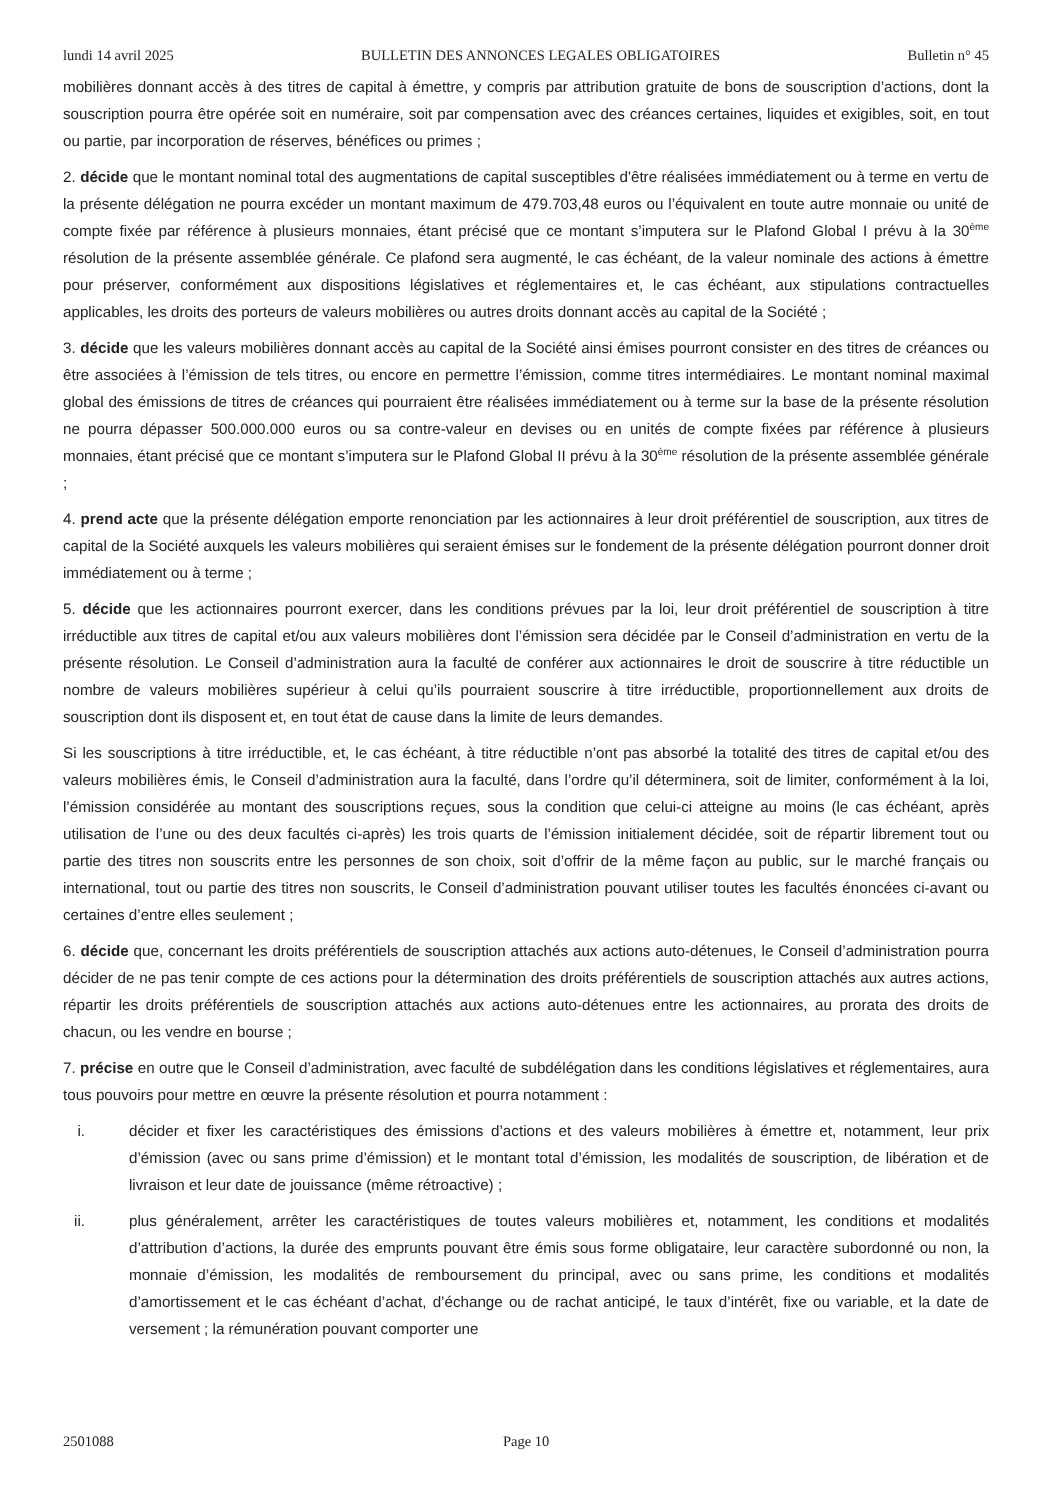lundi 14 avril 2025 BULLETIN DES ANNONCES LEGALES OBLIGATOIRES Bulletin n° 45
mobilières donnant accès à des titres de capital à émettre, y compris par attribution gratuite de bons de souscription d’actions, dont la souscription pourra être opérée soit en numéraire, soit par compensation avec des créances certaines, liquides et exigibles, soit, en tout ou partie, par incorporation de réserves, bénéfices ou primes ;
2. décide que le montant nominal total des augmentations de capital susceptibles d'être réalisées immédiatement ou à terme en vertu de la présente délégation ne pourra excéder un montant maximum de 479.703,48 euros ou l’équivalent en toute autre monnaie ou unité de compte fixée par référence à plusieurs monnaies, étant précisé que ce montant s’imputera sur le Plafond Global I prévu à la 30<sup>ème</sup> résolution de la présente assemblée générale. Ce plafond sera augmenté, le cas échéant, de la valeur nominale des actions à émettre pour préserver, conformément aux dispositions législatives et réglementaires et, le cas échéant, aux stipulations contractuelles applicables, les droits des porteurs de valeurs mobilières ou autres droits donnant accès au capital de la Société ;
3. décide que les valeurs mobilières donnant accès au capital de la Société ainsi émises pourront consister en des titres de créances ou être associées à l’émission de tels titres, ou encore en permettre l’émission, comme titres intermédiaires. Le montant nominal maximal global des émissions de titres de créances qui pourraient être réalisées immédiatement ou à terme sur la base de la présente résolution ne pourra dépasser 500.000.000 euros ou sa contre-valeur en devises ou en unités de compte fixées par référence à plusieurs monnaies, étant précisé que ce montant s’imputera sur le Plafond Global II prévu à la 30<sup>ème</sup> résolution de la présente assemblée générale ;
4. prend acte que la présente délégation emporte renonciation par les actionnaires à leur droit préférentiel de souscription, aux titres de capital de la Société auxquels les valeurs mobilières qui seraient émises sur le fondement de la présente délégation pourront donner droit immédiatement ou à terme ;
5. décide que les actionnaires pourront exercer, dans les conditions prévues par la loi, leur droit préférentiel de souscription à titre irréductible aux titres de capital et/ou aux valeurs mobilières dont l’émission sera décidée par le Conseil d’administration en vertu de la présente résolution. Le Conseil d’administration aura la faculté de conférer aux actionnaires le droit de souscrire à titre réductible un nombre de valeurs mobilières supérieur à celui qu’ils pourraient souscrire à titre irréductible, proportionnellement aux droits de souscription dont ils disposent et, en tout état de cause dans la limite de leurs demandes.
Si les souscriptions à titre irréductible, et, le cas échéant, à titre réductible n’ont pas absorbé la totalité des titres de capital et/ou des valeurs mobilières émis, le Conseil d’administration aura la faculté, dans l’ordre qu’il déterminera, soit de limiter, conformément à la loi, l’émission considérée au montant des souscriptions reçues, sous la condition que celui-ci atteigne au moins (le cas échéant, après utilisation de l’une ou des deux facultés ci-après) les trois quarts de l’émission initialement décidée, soit de répartir librement tout ou partie des titres non souscrits entre les personnes de son choix, soit d’offrir de la même façon au public, sur le marché français ou international, tout ou partie des titres non souscrits, le Conseil d’administration pouvant utiliser toutes les facultés énoncées ci-avant ou certaines d’entre elles seulement ;
6. décide que, concernant les droits préférentiels de souscription attachés aux actions auto-détenues, le Conseil d’administration pourra décider de ne pas tenir compte de ces actions pour la détermination des droits préférentiels de souscription attachés aux autres actions, répartir les droits préférentiels de souscription attachés aux actions auto-détenues entre les actionnaires, au prorata des droits de chacun, ou les vendre en bourse ;
7. précise en outre que le Conseil d’administration, avec faculté de subdélégation dans les conditions législatives et réglementaires, aura tous pouvoirs pour mettre en œuvre la présente résolution et pourra notamment :
i. décider et fixer les caractéristiques des émissions d’actions et des valeurs mobilières à émettre et, notamment, leur prix d’émission (avec ou sans prime d’émission) et le montant total d’émission, les modalités de souscription, de libération et de livraison et leur date de jouissance (même rétroactive) ;
ii. plus généralement, arrêter les caractéristiques de toutes valeurs mobilières et, notamment, les conditions et modalités d’attribution d’actions, la durée des emprunts pouvant être émis sous forme obligataire, leur caractère subordonné ou non, la monnaie d’émission, les modalités de remboursement du principal, avec ou sans prime, les conditions et modalités d’amortissement et le cas échéant d’achat, d’échange ou de rachat anticipé, le taux d’intérêt, fixe ou variable, et la date de versement ; la rémunération pouvant comporter une
2501088 Page 10